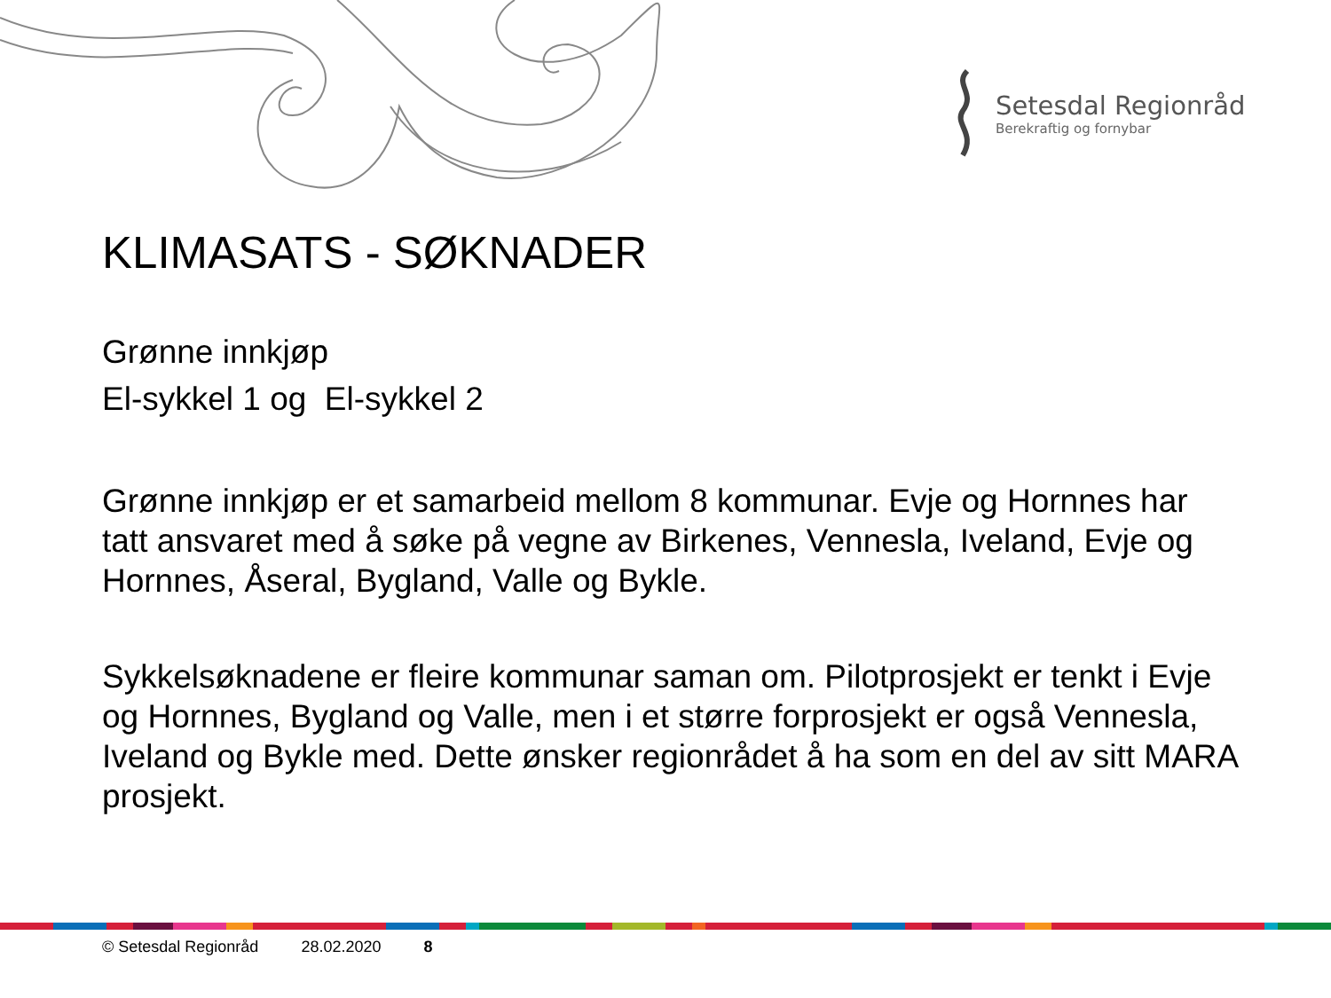Setesdal Regionråd
Berekraftig og fornybar
KLIMASATS - SØKNADER
Grønne innkjøp
El-sykkel 1 og El-sykkel 2
Grønne innkjøp er et samarbeid mellom 8 kommunar. Evje og Hornnes har tatt ansvaret med å søke på vegne av Birkenes, Vennesla, Iveland, Evje og Hornnes, Åseral, Bygland, Valle og Bykle.
Sykkelsøknadene er fleire kommunar saman om. Pilotprosjekt er tenkt i Evje og Hornnes, Bygland og Valle, men i et større forprosjekt er også Vennesla, Iveland og Bykle med. Dette ønsker regionrådet å ha som en del av sitt MARA prosjekt.
© Setesdal Regionråd 28.02.2020 8